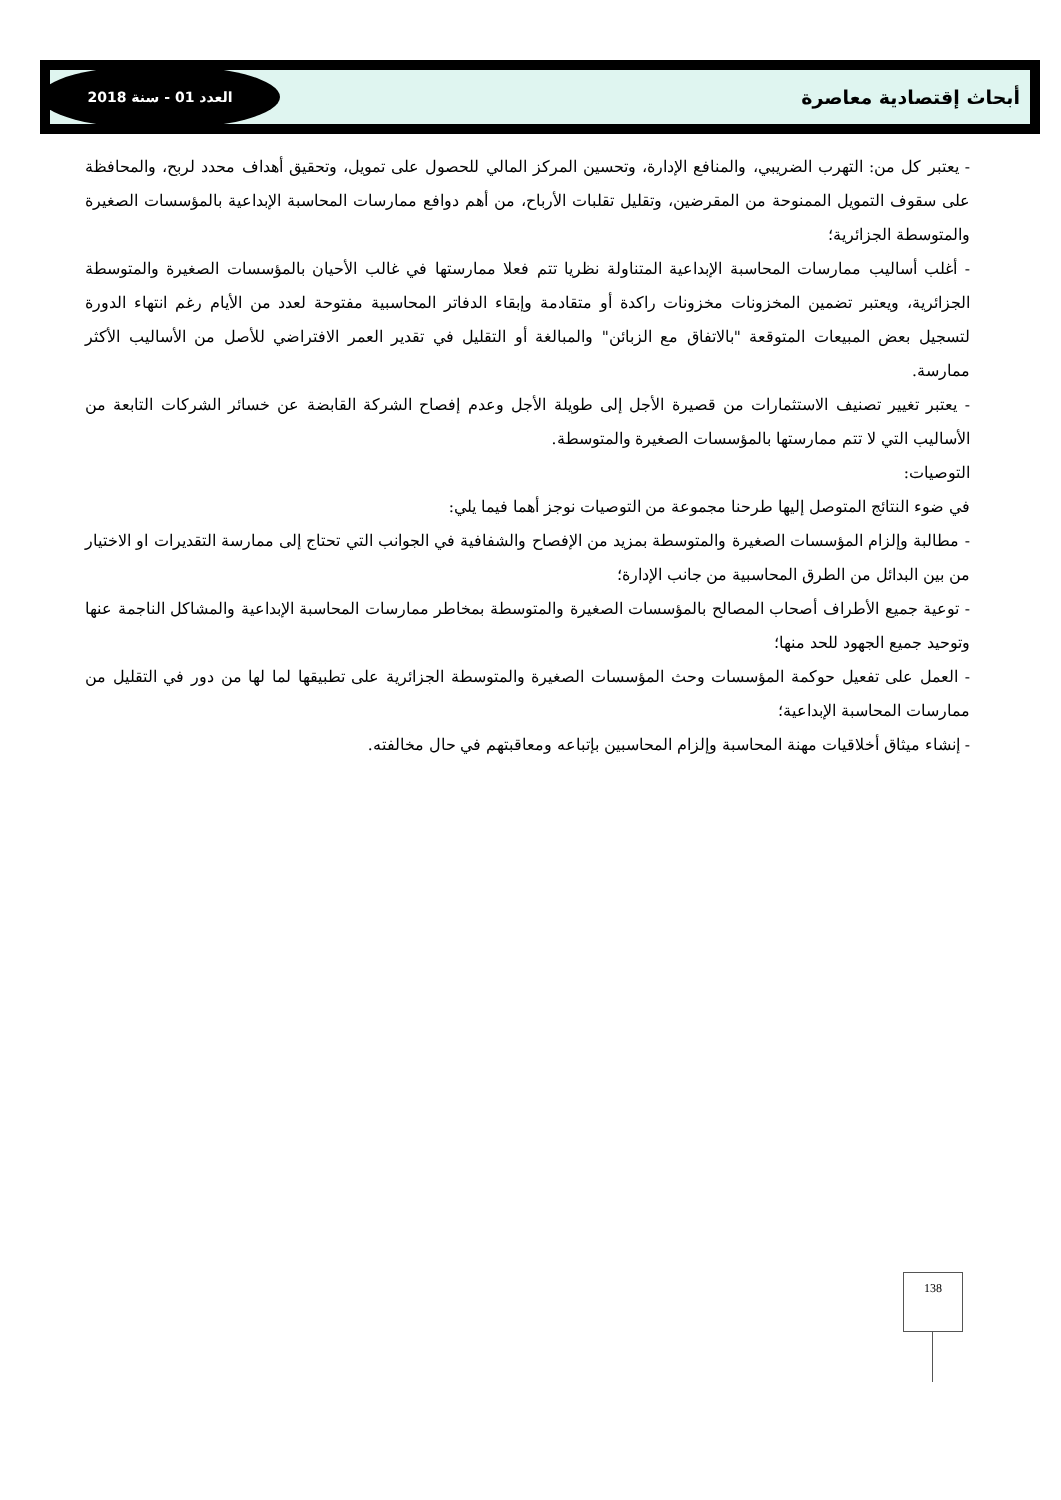أبحاث إقتصادية معاصرة
العدد 01 - سنة 2018
- يعتبر كل من: التهرب الضريبي، والمنافع الإدارة، وتحسين المركز المالي للحصول على تمويل، وتحقيق أهداف محدد لربح، والمحافظة على سقوف التمويل الممنوحة من المقرضين، وتقليل تقلبات الأرباح، من أهم دوافع ممارسات المحاسبة الإبداعية بالمؤسسات الصغيرة والمتوسطة الجزائرية؛
- أغلب أساليب ممارسات المحاسبة الإبداعية المتناولة نظريا تتم فعلا ممارستها في غالب الأحيان بالمؤسسات الصغيرة والمتوسطة الجزائرية، ويعتبر تضمين المخزونات مخزونات راكدة أو متقادمة وإبقاء الدفاتر المحاسبية مفتوحة لعدد من الأيام رغم انتهاء الدورة لتسجيل بعض المبيعات المتوقعة "بالاتفاق مع الزبائن" والمبالغة أو التقليل في تقدير العمر الافتراضي للأصل من الأساليب الأكثر ممارسة.
- يعتبر تغيير تصنيف الاستثمارات من قصيرة الأجل إلى طويلة الأجل وعدم إفصاح الشركة القابضة عن خسائر الشركات التابعة من الأساليب التي لا تتم ممارستها بالمؤسسات الصغيرة والمتوسطة.
التوصيات:
في ضوء النتائج المتوصل إليها طرحنا مجموعة من التوصيات نوجز أهما فيما يلي:
- مطالبة وإلزام المؤسسات الصغيرة والمتوسطة بمزيد من الإفصاح والشفافية في الجوانب التي تحتاج إلى ممارسة التقديرات او الاختيار من بين البدائل من الطرق المحاسبية من جانب الإدارة؛
- توعية جميع الأطراف أصحاب المصالح بالمؤسسات الصغيرة والمتوسطة بمخاطر ممارسات المحاسبة الإبداعية والمشاكل الناجمة عنها وتوحيد جميع الجهود للحد منها؛
- العمل على تفعيل حوكمة المؤسسات وحث المؤسسات الصغيرة والمتوسطة الجزائرية على تطبيقها لما لها من دور في التقليل من ممارسات المحاسبة الإبداعية؛
- إنشاء ميثاق أخلاقيات مهنة المحاسبة وإلزام المحاسبين بإتباعه ومعاقبتهم في حال مخالفته.
138